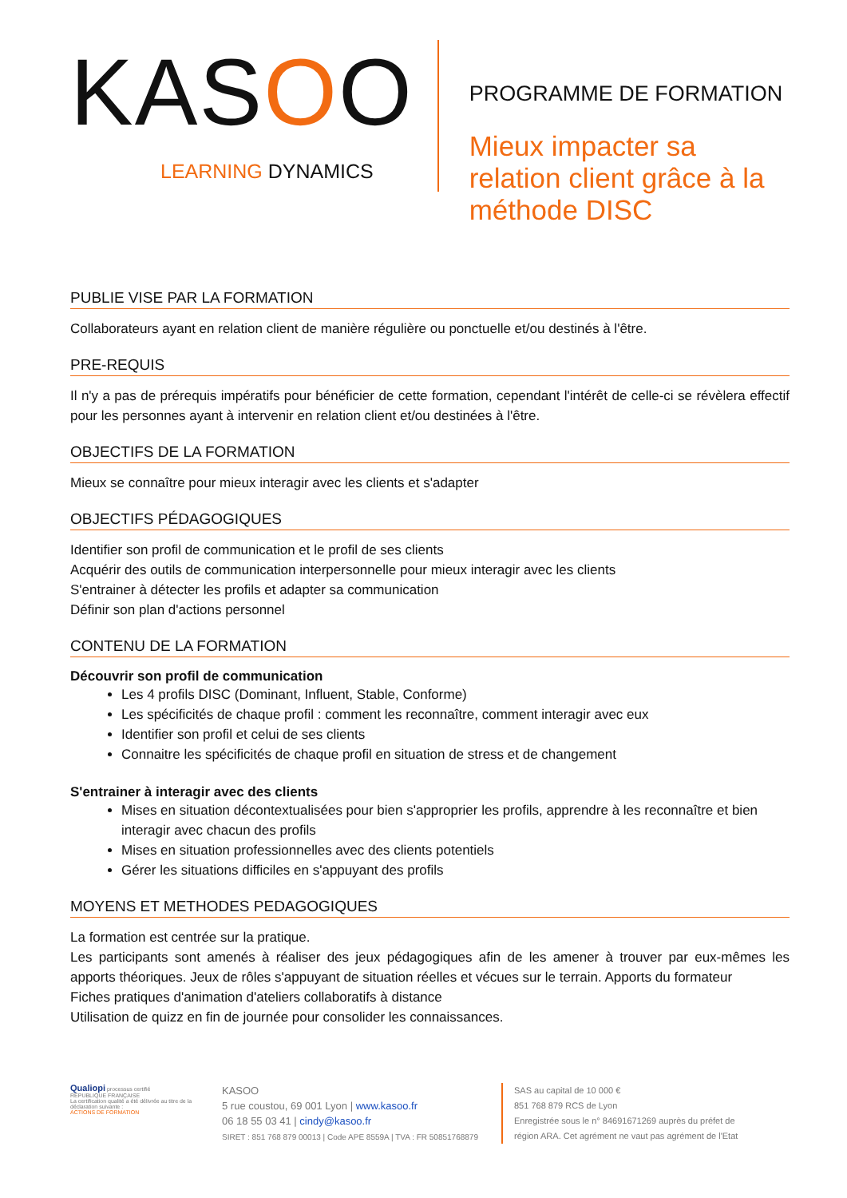KASOO
LEARNING DYNAMICS
PROGRAMME DE FORMATION
Mieux impacter sa relation client grâce à la méthode DISC
PUBLIE VISE PAR LA FORMATION
Collaborateurs ayant en relation client de manière régulière ou ponctuelle et/ou destinés à l'être.
PRE-REQUIS
Il n'y a pas de prérequis impératifs pour bénéficier de cette formation, cependant l'intérêt de celle-ci se révèlera effectif pour les personnes ayant à intervenir en relation client et/ou destinées à l'être.
OBJECTIFS DE LA FORMATION
Mieux se connaître pour mieux interagir avec les clients et s'adapter
OBJECTIFS PÉDAGOGIQUES
Identifier son profil de communication et le profil de ses clients
Acquérir des outils de communication interpersonnelle pour mieux interagir avec les clients
S'entrainer à détecter les profils et adapter sa communication
Définir son plan d'actions personnel
CONTENU DE LA FORMATION
Découvrir son profil de communication
Les 4 profils DISC (Dominant, Influent, Stable, Conforme)
Les spécificités de chaque profil : comment les reconnaître, comment interagir avec eux
Identifier son profil et celui de ses clients
Connaitre les spécificités de chaque profil en situation de stress et de changement
S'entrainer à interagir avec des clients
Mises en situation décontextualisées pour bien s'approprier les profils, apprendre à les reconnaître et bien interagir avec chacun des profils
Mises en situation professionnelles avec des clients potentiels
Gérer les situations difficiles en s'appuyant des profils
MOYENS ET METHODES PEDAGOGIQUES
La formation est centrée sur la pratique.
Les participants sont amenés à réaliser des jeux pédagogiques afin de les amener à trouver par eux-mêmes les apports théoriques. Jeux de rôles s'appuyant de situation réelles et vécues sur le terrain. Apports du formateur
Fiches pratiques d'animation d'ateliers collaboratifs à distance
Utilisation de quizz en fin de journée pour consolider les connaissances.
Qualiopi processus certifié
RÉPUBLIQUE FRANÇAISE
La certification qualité a été délivrée au titre de la déclaration suivante :
ACTIONS DE FORMATION
KASOO
5 rue coustou, 69 001 Lyon | www.kasoo.fr
06 18 55 03 41 | cindy@kasoo.fr
SIRET : 851 768 879 00013 | Code APE 8559A | TVA : FR 50851768879
SAS au capital de 10 000 €
851 768 879 RCS de Lyon
Enregistrée sous le n° 84691671269 auprès du préfet de
région ARA. Cet agrément ne vaut pas agrément de l'Etat